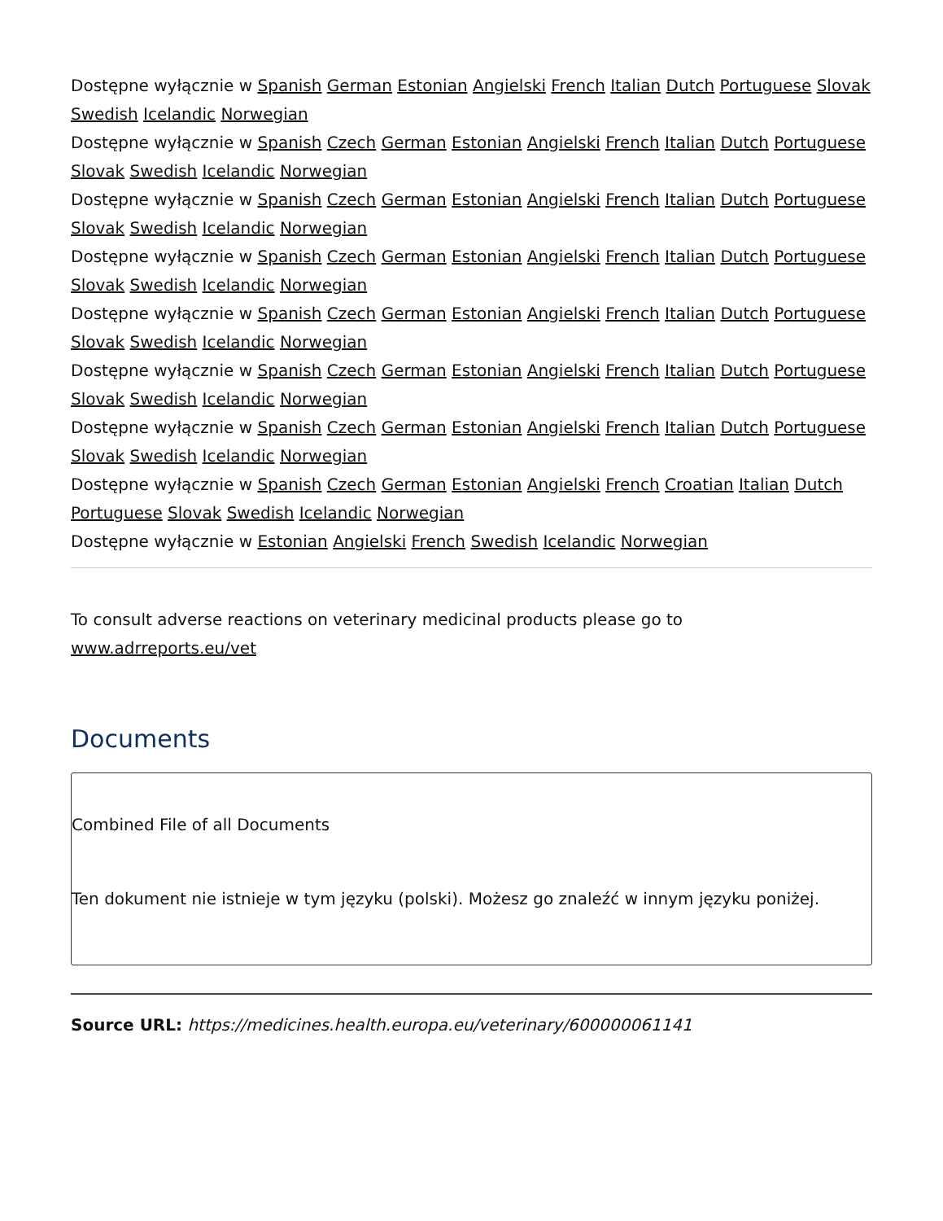Dostępne wyłącznie w Spanish German Estonian Angielski French Italian Dutch Portuguese Slovak Swedish Icelandic Norwegian
Dostępne wyłącznie w Spanish Czech German Estonian Angielski French Italian Dutch Portuguese Slovak Swedish Icelandic Norwegian
Dostępne wyłącznie w Spanish Czech German Estonian Angielski French Italian Dutch Portuguese Slovak Swedish Icelandic Norwegian
Dostępne wyłącznie w Spanish Czech German Estonian Angielski French Italian Dutch Portuguese Slovak Swedish Icelandic Norwegian
Dostępne wyłącznie w Spanish Czech German Estonian Angielski French Italian Dutch Portuguese Slovak Swedish Icelandic Norwegian
Dostępne wyłącznie w Spanish Czech German Estonian Angielski French Italian Dutch Portuguese Slovak Swedish Icelandic Norwegian
Dostępne wyłącznie w Spanish Czech German Estonian Angielski French Italian Dutch Portuguese Slovak Swedish Icelandic Norwegian
Dostępne wyłącznie w Spanish Czech German Estonian Angielski French Croatian Italian Dutch Portuguese Slovak Swedish Icelandic Norwegian
Dostępne wyłącznie w Estonian Angielski French Swedish Icelandic Norwegian
To consult adverse reactions on veterinary medicinal products please go to www.adrreports.eu/vet
Documents
Combined File of all Documents
Ten dokument nie istnieje w tym języku (polski). Możesz go znaleźć w innym języku poniżej.
Source URL: https://medicines.health.europa.eu/veterinary/600000061141